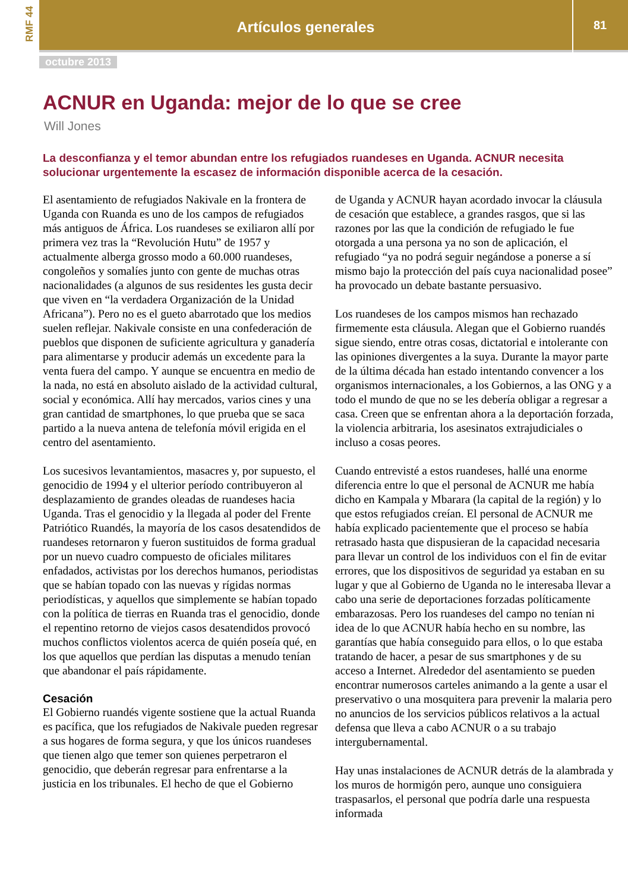RMF 44
Artículos generales
81
octubre 2013
ACNUR en Uganda: mejor de lo que se cree
Will Jones
La desconfianza y el temor abundan entre los refugiados ruandeses en Uganda. ACNUR necesita solucionar urgentemente la escasez de información disponible acerca de la cesación.
El asentamiento de refugiados Nakivale en la frontera de Uganda con Ruanda es uno de los campos de refugiados más antiguos de África. Los ruandeses se exiliaron allí por primera vez tras la “Revolución Hutu” de 1957 y actualmente alberga grosso modo a 60.000 ruandeses, congoleños y somalíes junto con gente de muchas otras nacionalidades (a algunos de sus residentes les gusta decir que viven en “la verdadera Organización de la Unidad Africana”). Pero no es el gueto abarrotado que los medios suelen reflejar. Nakivale consiste en una confederación de pueblos que disponen de suficiente agricultura y ganadería para alimentarse y producir además un excedente para la venta fuera del campo. Y aunque se encuentra en medio de la nada, no está en absoluto aislado de la actividad cultural, social y económica. Allí hay mercados, varios cines y una gran cantidad de smartphones, lo que prueba que se saca partido a la nueva antena de telefonía móvil erigida en el centro del asentamiento.
Los sucesivos levantamientos, masacres y, por supuesto, el genocidio de 1994 y el ulterior período contribuyeron al desplazamiento de grandes oleadas de ruandeses hacia Uganda. Tras el genocidio y la llegada al poder del Frente Patriótico Ruandés, la mayoría de los casos desatendidos de ruandeses retornaron y fueron sustituidos de forma gradual por un nuevo cuadro compuesto de oficiales militares enfadados, activistas por los derechos humanos, periodistas que se habían topado con las nuevas y rígidas normas periodísticas, y aquellos que simplemente se habían topado con la política de tierras en Ruanda tras el genocidio, donde el repentino retorno de viejos casos desatendidos provocó muchos conflictos violentos acerca de quién poseía qué, en los que aquellos que perdían las disputas a menudo tenían que abandonar el país rápidamente.
Cesación
El Gobierno ruandés vigente sostiene que la actual Ruanda es pacífica, que los refugiados de Nakivale pueden regresar a sus hogares de forma segura, y que los únicos ruandeses que tienen algo que temer son quienes perpetraron el genocidio, que deberán regresar para enfrentarse a la justicia en los tribunales. El hecho de que el Gobierno
de Uganda y ACNUR hayan acordado invocar la cláusula de cesación que establece, a grandes rasgos, que si las razones por las que la condición de refugiado le fue otorgada a una persona ya no son de aplicación, el refugiado “ya no podrá seguir negándose a ponerse a sí mismo bajo la protección del país cuya nacionalidad posee” ha provocado un debate bastante persuasivo.
Los ruandeses de los campos mismos han rechazado firmemente esta cláusula. Alegan que el Gobierno ruandés sigue siendo, entre otras cosas, dictatorial e intolerante con las opiniones divergentes a la suya. Durante la mayor parte de la última década han estado intentando convencer a los organismos internacionales, a los Gobiernos, a las ONG y a todo el mundo de que no se les debería obligar a regresar a casa. Creen que se enfrentan ahora a la deportación forzada, la violencia arbitraria, los asesinatos extrajudiciales o incluso a cosas peores.
Cuando entrevisté a estos ruandeses, hallé una enorme diferencia entre lo que el personal de ACNUR me había dicho en Kampala y Mbarara (la capital de la región) y lo que estos refugiados creían. El personal de ACNUR me había explicado pacientemente que el proceso se había retrasado hasta que dispusieran de la capacidad necesaria para llevar un control de los individuos con el fin de evitar errores, que los dispositivos de seguridad ya estaban en su lugar y que al Gobierno de Uganda no le interesaba llevar a cabo una serie de deportaciones forzadas políticamente embarazosas. Pero los ruandeses del campo no tenían ni idea de lo que ACNUR había hecho en su nombre, las garantías que había conseguido para ellos, o lo que estaba tratando de hacer, a pesar de sus smartphones y de su acceso a Internet. Alrededor del asentamiento se pueden encontrar numerosos carteles animando a la gente a usar el preservativo o una mosquitera para prevenir la malaria pero no anuncios de los servicios públicos relativos a la actual defensa que lleva a cabo ACNUR o a su trabajo intergubernamental.
Hay unas instalaciones de ACNUR detrás de la alambrada y los muros de hormigón pero, aunque uno consiguiera traspasarlos, el personal que podría darle una respuesta informada